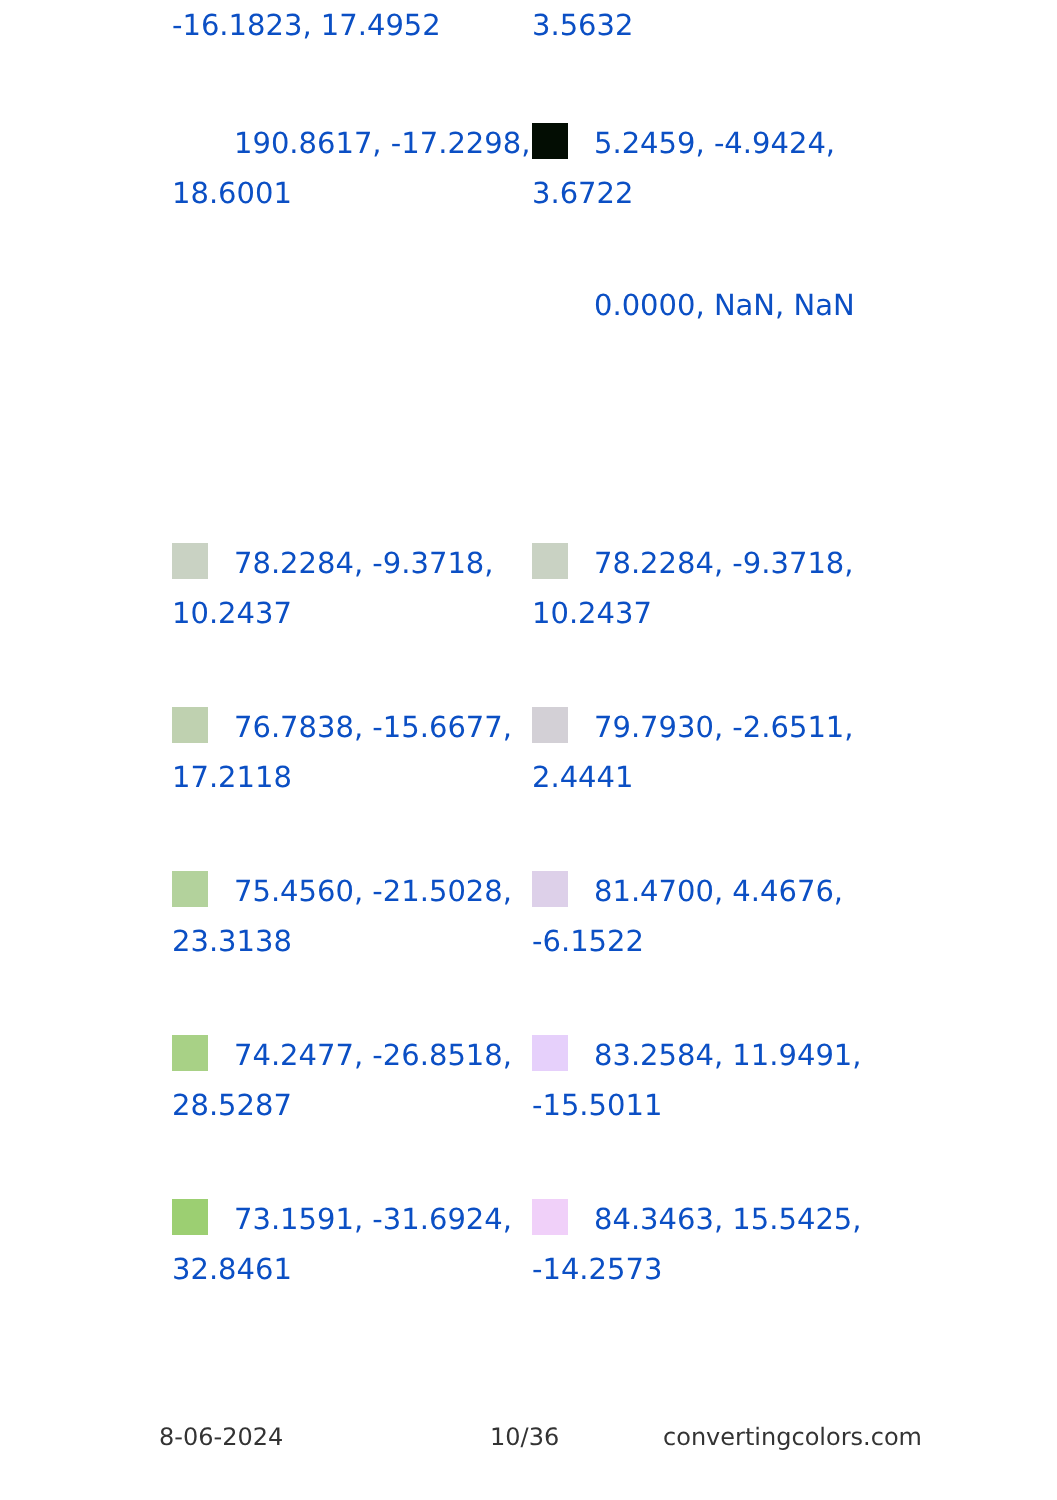-16.1823, 17.4952 3.5632
190.8617, -17.2298, 18.6001
5.2459, -4.9424, 3.6722
0.0000, NaN, NaN
78.2284, -9.3718, 10.2437
78.2284, -9.3718, 10.2437
76.7838, -15.6677, 17.2118
79.7930, -2.6511, 2.4441
75.4560, -21.5028, 23.3138
81.4700, 4.4676, -6.1522
74.2477, -26.8518, 28.5287
83.2584, 11.9491, -15.5011
73.1591, -31.6924, 32.8461
84.3463, 15.5425, -14.2573
8-06-2024 10/36 convertingcolors.com